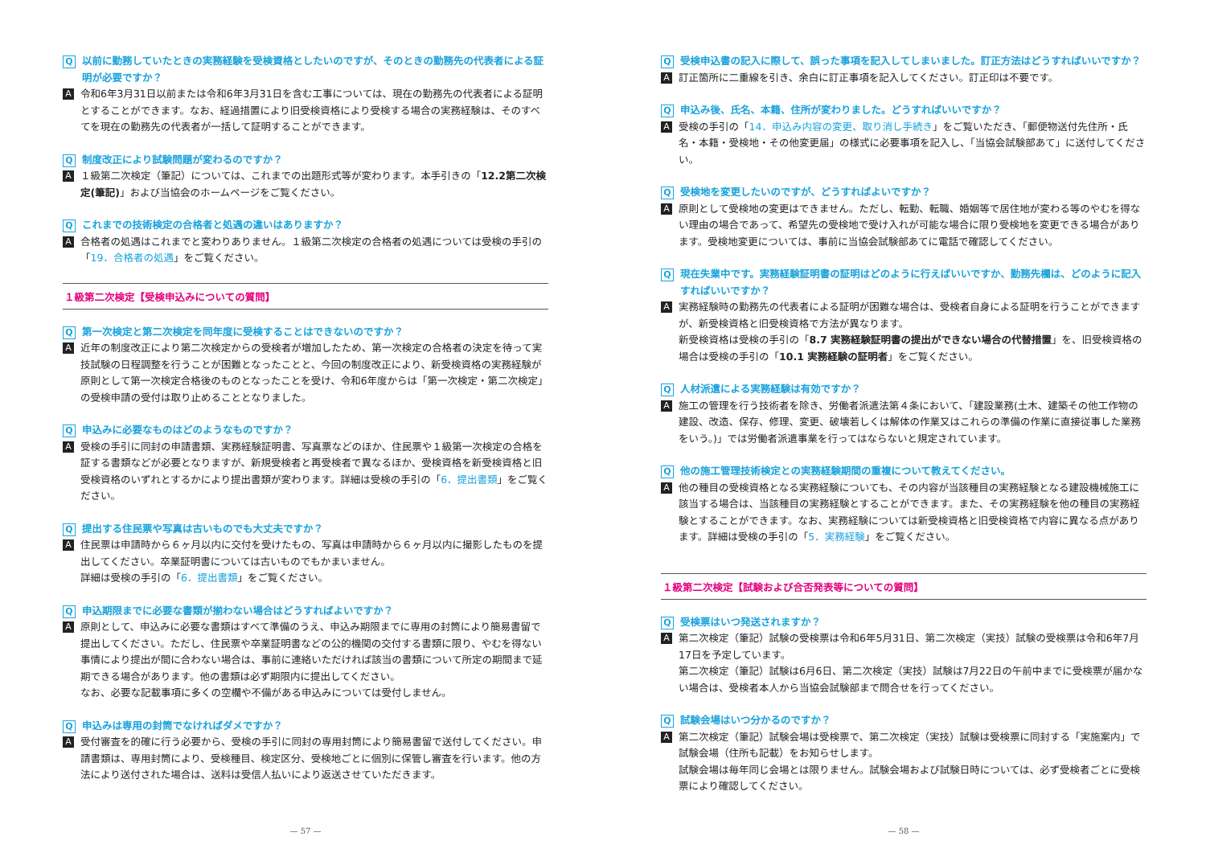Q以前に勤務していたときの実務経験を受検資格としたいのですが、そのときの勤務先の代表者による証明が必要ですか？
A令和6年3月31日以前または令和6年3月31日を含む工事については、現在の勤務先の代表者による証明とすることができます。なお、経過措置により旧受検資格により受検する場合の実務経験は、そのすべてを現在の勤務先の代表者が一括して証明することができます。
Q制度改正により試験問題が変わるのですか？
A １級第二次検定（筆記）については、これまでの出題形式等が変わります。本手引きの「12.2第二次検定(筆記)」および当協会のホームページをご覧ください。
Qこれまでの技術検定の合格者と処遇の違いはありますか？
A合格者の処遇はこれまでと変わりありません。１級第二次検定の合格者の処遇については受検の手引の「19．合格者の処遇」をご覧ください。
１級第二次検定【受検申込みについての質問】
Q第一次検定と第二次検定を同年度に受検することはできないのですか？
A近年の制度改正により第二次検定からの受検者が増加したため、第一次検定の合格者の決定を待って実技試験の日程調整を行うことが困難となったことと、今回の制度改正により、新受検資格の実務経験が原則として第一次検定合格後のものとなったことを受け、令和6年度からは「第一次検定・第二次検定」の受検申請の受付は取り止めることとなりました。
Q申込みに必要なものはどのようなものですか？
A受検の手引に同封の申請書類、実務経験証明書、写真票などのほか、住民票や１級第一次検定の合格を証する書類などが必要となりますが、新規受検者と再受検者で異なるほか、受検資格を新受検資格と旧受検資格のいずれとするかにより提出書類が変わります。詳細は受検の手引の「6．提出書類」をご覧ください。
Q提出する住民票や写真は古いものでも大丈夫ですか？
A住民票は申請時から６ヶ月以内に交付を受けたもの、写真は申請時から６ヶ月以内に撮影したものを提出してください。卒業証明書については古いものでもかまいません。
詳細は受検の手引の「6．提出書類」をご覧ください。
Q申込期限までに必要な書類が揃わない場合はどうすればよいですか？
A原則として、申込みに必要な書類はすべて準備のうえ、申込み期限までに専用の封筒により簡易書留で提出してください。ただし、住民票や卒業証明書などの公的機関の交付する書類に限り、やむを得ない事情により提出が間に合わない場合は、事前に連絡いただければ該当の書類について所定の期間まで延期できる場合があります。他の書類は必ず期限内に提出してください。
なお、必要な記載事項に多くの空欄や不備がある申込みについては受付しません。
Q申込みは専用の封筒でなければダメですか？
A受付審査を的確に行う必要から、受検の手引に同封の専用封筒により簡易書留で送付してください。申請書類は、専用封筒により、受検種目、検定区分、受検地ごとに個別に保管し審査を行います。他の方法により送付された場合は、送料は受信人払いにより返送させていただきます。
— 57 —
Q受検申込書の記入に際して、誤った事項を記入してしまいました。訂正方法はどうすればいいですか？
A訂正箇所に二重線を引き、余白に訂正事項を記入してください。訂正印は不要です。
Q申込み後、氏名、本籍、住所が変わりました。どうすればいいですか？
A受検の手引の「14．申込み内容の変更、取り消し手続き」をご覧いただき、「郵便物送付先住所・氏名・本籍・受検地・その他変更届」の様式に必要事項を記入し、「当協会試験部あて」に送付してください。
Q受検地を変更したいのですが、どうすればよいですか？
A原則として受検地の変更はできません。ただし、転勤、転職、婚姻等で居住地が変わる等のやむを得ない理由の場合であって、希望先の受検地で受け入れが可能な場合に限り受検地を変更できる場合があります。受検地変更については、事前に当協会試験部あてに電話で確認してください。
Q現在失業中です。実務経験証明書の証明はどのように行えばいいですか、勤務先欄は、どのように記入すればいいですか？
A実務経験時の勤務先の代表者による証明が困難な場合は、受検者自身による証明を行うことができますが、新受検資格と旧受検資格で方法が異なります。
新受検資格は受検の手引の「8.7 実務経験証明書の提出ができない場合の代替措置」を、旧受検資格の場合は受検の手引の「10.1 実務経験の証明者」をご覧ください。
Q人材派遣による実務経験は有効ですか？
A施工の管理を行う技術者を除き、労働者派遣法第４条において、「建設業務(土木、建築その他工作物の建設、改造、保存、修理、変更、破壊若しくは解体の作業又はこれらの準備の作業に直接従事した業務をいう。)」では労働者派遣事業を行ってはならないと規定されています。
Q他の施工管理技術検定との実務経験期間の重複について教えてください。
A他の種目の受検資格となる実務経験についても、その内容が当該種目の実務経験となる建設機械施工に該当する場合は、当該種目の実務経験とすることができます。また、その実務経験を他の種目の実務経験とすることができます。なお、実務経験については新受検資格と旧受検資格で内容に異なる点があります。詳細は受検の手引の「5．実務経験」をご覧ください。
１級第二次検定【試験および合否発表等についての質問】
Q受検票はいつ発送されますか？
A第二次検定（筆記）試験の受検票は令和6年5月31日、第二次検定（実技）試験の受検票は令和6年7月17日を予定しています。
第二次検定（筆記）試験は6月6日、第二次検定（実技）試験は7月22日の午前中までに受検票が届かない場合は、受検者本人から当協会試験部まで問合せを行ってください。
Q試験会場はいつ分かるのですか？
A第二次検定（筆記）試験会場は受検票で、第二次検定（実技）試験は受検票に同封する「実施案内」で試験会場（住所も記載）をお知らせします。
試験会場は毎年同じ会場とは限りません。試験会場および試験日時については、必ず受検者ごとに受検票により確認してください。
— 58 —